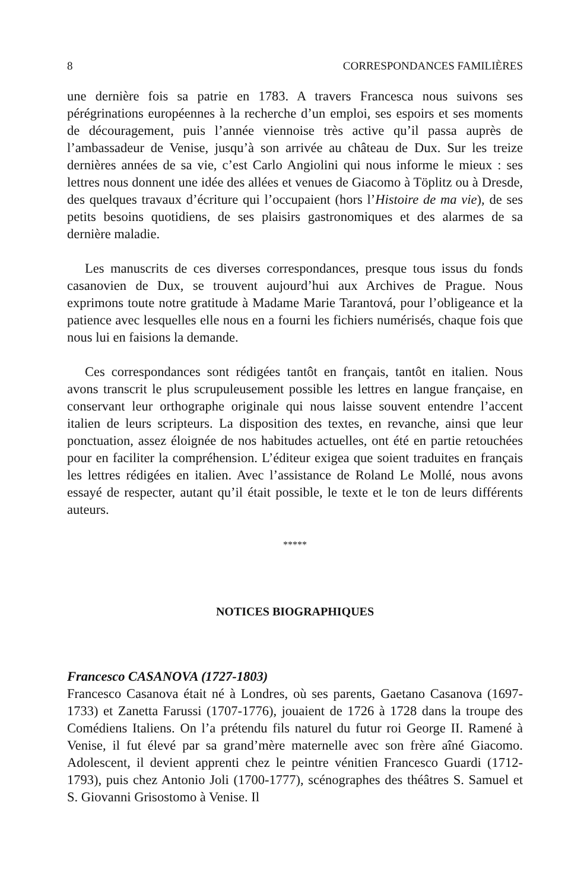8 CORRESPONDANCES FAMILIÈRES
une dernière fois sa patrie en 1783. A travers Francesca nous suivons ses pérégrinations européennes à la recherche d’un emploi, ses espoirs et ses moments de découragement, puis l’année viennoise très active qu’il passa auprès de l’ambassadeur de Venise, jusqu’à son arrivée au château de Dux. Sur les treize dernières années de sa vie, c’est Carlo Angiolini qui nous informe le mieux : ses lettres nous donnent une idée des allées et venues de Giacomo à Töplitz ou à Dresde, des quelques travaux d’écriture qui l’occupaient (hors l’Histoire de ma vie), de ses petits besoins quotidiens, de ses plaisirs gastronomiques et des alarmes de sa dernière maladie.
Les manuscrits de ces diverses correspondances, presque tous issus du fonds casanovien de Dux, se trouvent aujourd’hui aux Archives de Prague. Nous exprimons toute notre gratitude à Madame Marie Tarantová, pour l’obligeance et la patience avec lesquelles elle nous en a fourni les fichiers numérisés, chaque fois que nous lui en faisions la demande.
Ces correspondances sont rédigées tantôt en français, tantôt en italien. Nous avons transcrit le plus scrupuleusement possible les lettres en langue française, en conservant leur orthographe originale qui nous laisse souvent entendre l’accent italien de leurs scripteurs. La disposition des textes, en revanche, ainsi que leur ponctuation, assez éloignée de nos habitudes actuelles, ont été en partie retouchées pour en faciliter la compréhension. L’éditeur exigea que soient traduites en français les lettres rédigées en italien. Avec l’assistance de Roland Le Mollé, nous avons essayé de respecter, autant qu’il était possible, le texte et le ton de leurs différents auteurs.
*****
NOTICES BIOGRAPHIQUES
Francesco CASANOVA (1727-1803)
Francesco Casanova était né à Londres, où ses parents, Gaetano Casanova (1697-1733) et Zanetta Farussi (1707-1776), jouaient de 1726 à 1728 dans la troupe des Comédiens Italiens. On l’a prétendu fils naturel du futur roi George II. Ramené à Venise, il fut élevé par sa grand’mère maternelle avec son frère aîné Giacomo. Adolescent, il devient apprenti chez le peintre vénitien Francesco Guardi (1712-1793), puis chez Antonio Joli (1700-1777), scénographes des théâtres S. Samuel et S. Giovanni Grisostomo à Venise. Il